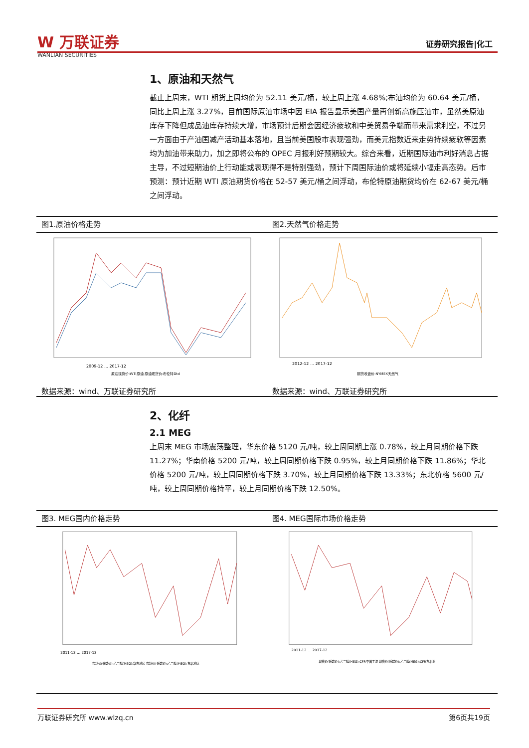W 万联证券
WANLIAN SECURITIES
证券研究报告|化工
1、原油和天然气
截止上周末，WTI 期货上周均价为 52.11 美元/桶，较上周上涨 4.68%;布油均价为 60.64 美元/桶，同比上周上涨 3.27%，目前国际原油市场中因 EIA 报告显示美国产量再创新高施压油市，虽然美原油库存下降但成品油库存持续大增，市场预计后期会因经济疲软和中美贸易争端而带来需求利空，不过另一方面由于产油国减产活动基本落地，且当前美国股市表现强劲，而美元指数近来走势持续疲软等因素均为加油带来助力，加之即将公布的 OPEC 月报利好预期较大。综合来看，近期国际油市利好消息占据主导，不过短期油价上行动能或表现得不是特别强劲，预计下周国际油价或将延续小幅走高态势。后市预测：预计近期 WTI 原油期货价格在 52-57 美元/桶之间浮动，布伦特原油期货均价在 62-67 美元/桶之间浮动。
图1.原油价格走势 图2.天然气价格走势
2009-12 … 2017-12
原油现货价:WTI原油 原油现货价:布伦特Dtd
2012-12 … 2017-12
期货收盘价:NYMEX天然气
数据来源：wind、万联证券研究所 数据来源：wind、万联证券研究所
2、化纤
2.1 MEG
上周末 MEG 市场震荡整理，华东价格 5120 元/吨，较上周同期上涨 0.78%，较上月同期价格下跌 11.27%；华南价格 5200 元/吨，较上周同期价格下跌 0.95%，较上月同期价格下跌 11.86%；华北价格 5200 元/吨，较上周同期价格下跌 3.70%，较上月同期价格下跌 13.33%；东北价格 5600 元/吨，较上周同期价格持平，较上月同期价格下跌 12.50%。
图3. MEG国内价格走势 图4. MEG国际市场价格走势
2011-12 … 2017-12
市场价(低端价):乙二醇(MEG):华东地区 市场价(低端价):乙二醇(MEG):东北地区
2011-12 … 2017-12
现货价(低端价):乙二醇(MEG):CFR中国主港 现货价(低端价):乙二醇(MEG):CFR东北亚
万联证券研究所 www.wlzq.cn 第6页共19页